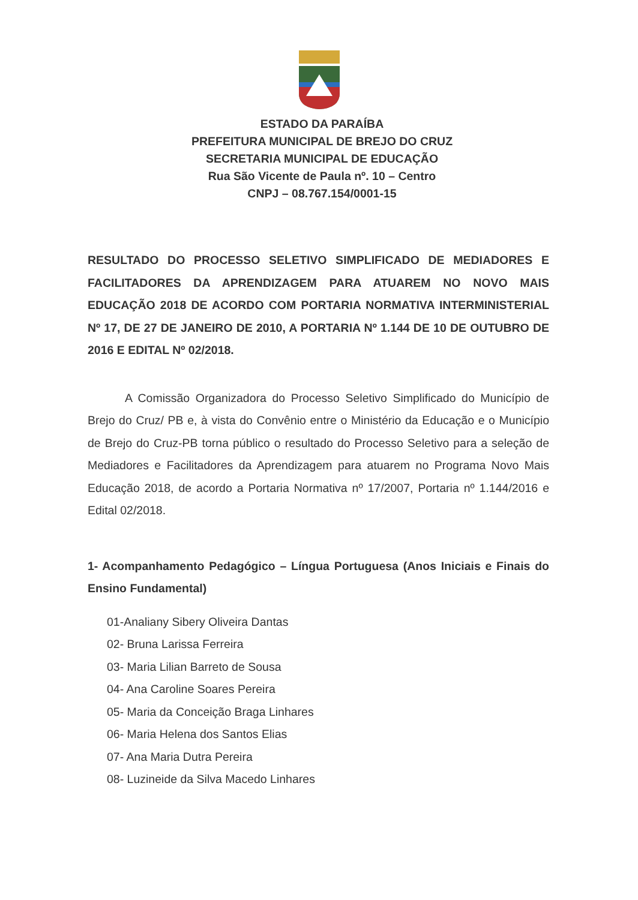ESTADO DA PARAÍBA
PREFEITURA MUNICIPAL DE BREJO DO CRUZ
SECRETARIA MUNICIPAL DE EDUCAÇÃO
Rua São Vicente de Paula nº. 10 – Centro
CNPJ – 08.767.154/0001-15
RESULTADO DO PROCESSO SELETIVO SIMPLIFICADO DE MEDIADORES E FACILITADORES DA APRENDIZAGEM PARA ATUAREM NO NOVO MAIS EDUCAÇÃO 2018 DE ACORDO COM PORTARIA NORMATIVA INTERMINISTERIAL Nº 17, DE 27 DE JANEIRO DE 2010, A PORTARIA Nº 1.144 DE 10 DE OUTUBRO DE 2016 E EDITAL Nº 02/2018.
A Comissão Organizadora do Processo Seletivo Simplificado do Município de Brejo do Cruz/ PB e, à vista do Convênio entre o Ministério da Educação e o Município de Brejo do Cruz-PB torna público o resultado do Processo Seletivo para a seleção de Mediadores e Facilitadores da Aprendizagem para atuarem no Programa Novo Mais Educação 2018, de acordo a Portaria Normativa nº 17/2007, Portaria nº 1.144/2016 e Edital 02/2018.
1- Acompanhamento Pedagógico – Língua Portuguesa (Anos Iniciais e Finais do Ensino Fundamental)
01-Analiany Sibery Oliveira Dantas
02- Bruna Larissa Ferreira
03- Maria Lilian Barreto de Sousa
04- Ana Caroline Soares Pereira
05- Maria da Conceição Braga Linhares
06- Maria Helena dos Santos Elias
07- Ana Maria Dutra Pereira
08- Luzineide da Silva Macedo Linhares